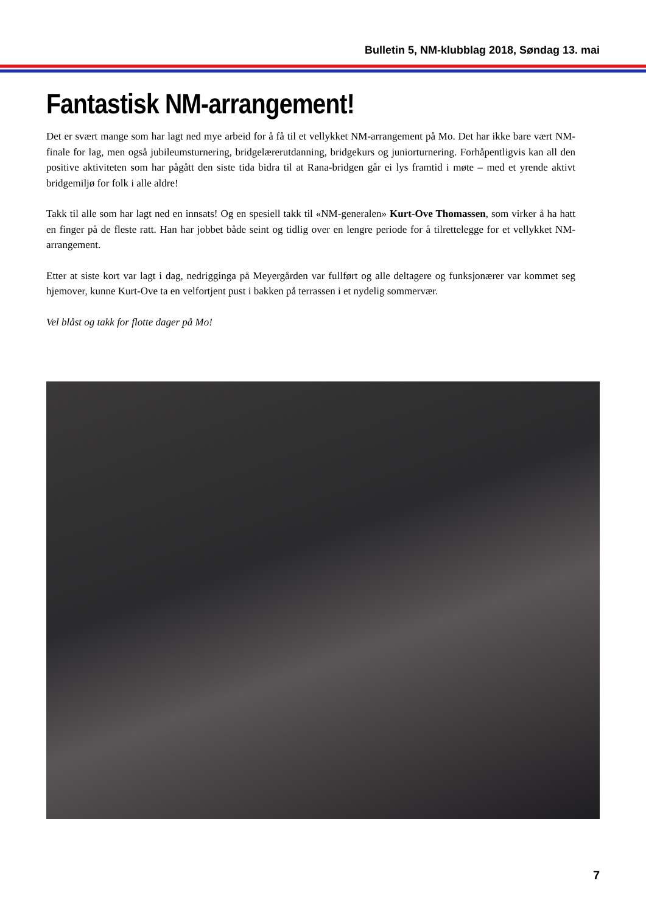Bulletin 5, NM-klubblag 2018, Søndag 13. mai
Fantastisk NM-arrangement!
Det er svært mange som har lagt ned mye arbeid for å få til et vellykket NM-arrangement på Mo. Det har ikke bare vært NM-finale for lag, men også jubileumsturnering, bridgelærerutdanning, bridgekurs og juniorturnering. Forhåpentligvis kan all den positive aktiviteten som har pågått den siste tida bidra til at Rana-bridgen går ei lys framtid i møte – med et yrende aktivt bridgemiljø for folk i alle aldre!
Takk til alle som har lagt ned en innsats! Og en spesiell takk til «NM-generalen» Kurt-Ove Thomassen, som virker å ha hatt en finger på de fleste ratt. Han har jobbet både seint og tidlig over en lengre periode for å tilrettelegge for et vellykket NM-arrangement.
Etter at siste kort var lagt i dag, nedrigginga på Meyergården var fullført og alle deltagere og funksjonærer var kommet seg hjemover, kunne Kurt-Ove ta en velfortjent pust i bakken på terrassen i et nydelig sommervær.
Vel blåst og takk for flotte dager på Mo!
7